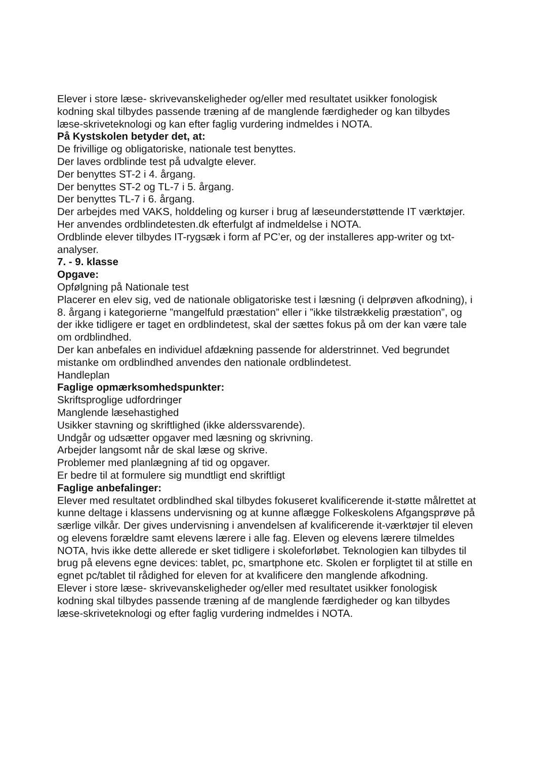Elever i store læse- skrivevanskeligheder og/eller med resultatet usikker fonologisk kodning skal tilbydes passende træning af de manglende færdigheder og kan tilbydes læse-skriveteknologi og kan efter faglig vurdering indmeldes i NOTA.
På Kystskolen betyder det, at:
De frivillige og obligatoriske, nationale test benyttes.
Der laves ordblinde test på udvalgte elever.
Der benyttes ST-2 i 4. årgang.
Der benyttes ST-2 og TL-7 i 5. årgang.
Der benyttes TL-7 i 6. årgang.
Der arbejdes med VAKS, holddeling og kurser i brug af læseunderstøttende IT værktøjer.
Her anvendes ordblindetesten.dk efterfulgt af indmeldelse i NOTA.
Ordblinde elever tilbydes IT-rygsæk i form af PC’er, og der installeres app-writer og txt-analyser.
7. - 9. klasse
Opgave:
Opfølgning på Nationale test
Placerer en elev sig, ved de nationale obligatoriske test i læsning (i delprøven afkodning), i 8. årgang i kategorierne ”mangelfuld præstation” eller i ”ikke tilstrækkelig præstation”, og der ikke tidligere er taget en ordblindetest, skal der sættes fokus på om der kan være tale om ordblindhed.
Der kan anbefales en individuel afdækning passende for alderstrinnet. Ved begrundet mistanke om ordblindhed anvendes den nationale ordblindetest.
Handleplan
Faglige opmærksomhedspunkter:
Skriftsproglige udfordringer
Manglende læsehastighed
Usikker stavning og skriftlighed (ikke alderssvarende).
Undgår og udsætter opgaver med læsning og skrivning.
Arbejder langsomt når de skal læse og skrive.
Problemer med planlægning af tid og opgaver.
Er bedre til at formulere sig mundtligt end skriftligt
Faglige anbefalinger:
Elever med resultatet ordblindhed skal tilbydes fokuseret kvalificerende it-støtte målrettet at kunne deltage i klassens undervisning og at kunne aflægge Folkeskolens Afgangsprøve på særlige vilkår. Der gives undervisning i anvendelsen af kvalificerende it-værktøjer til eleven og elevens forældre samt elevens lærere i alle fag. Eleven og elevens lærere tilmeldes NOTA, hvis ikke dette allerede er sket tidligere i skoleforløbet. Teknologien kan tilbydes til brug på elevens egne devices: tablet, pc, smartphone etc. Skolen er forpligtet til at stille en egnet pc/tablet til rådighed for eleven for at kvalificere den manglende afkodning.
Elever i store læse- skrivevanskeligheder og/eller med resultatet usikker fonologisk kodning skal tilbydes passende træning af de manglende færdigheder og kan tilbydes læse-skriveteknologi og efter faglig vurdering indmeldes i NOTA.